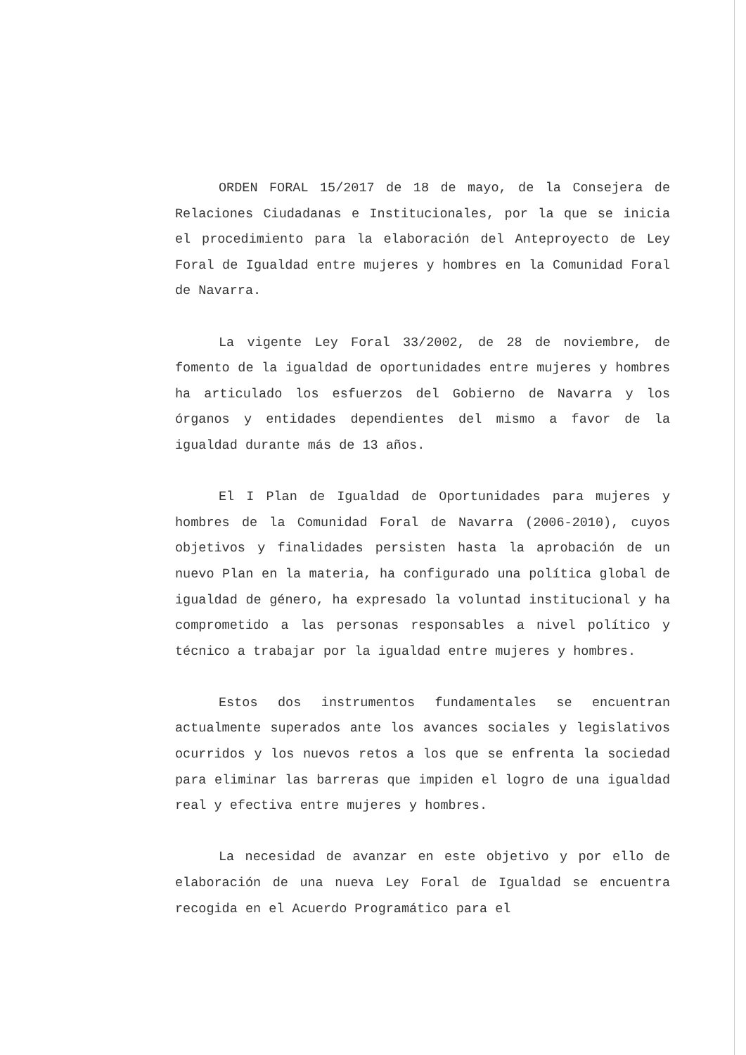ORDEN FORAL 15/2017 de 18 de mayo, de la Consejera de Relaciones Ciudadanas e Institucionales, por la que se inicia el procedimiento para la elaboración del Anteproyecto de Ley Foral de Igualdad entre mujeres y hombres en la Comunidad Foral de Navarra.
La vigente Ley Foral 33/2002, de 28 de noviembre, de fomento de la igualdad de oportunidades entre mujeres y hombres ha articulado los esfuerzos del Gobierno de Navarra y los órganos y entidades dependientes del mismo a favor de la igualdad durante más de 13 años.
El I Plan de Igualdad de Oportunidades para mujeres y hombres de la Comunidad Foral de Navarra (2006-2010), cuyos objetivos y finalidades persisten hasta la aprobación de un nuevo Plan en la materia, ha configurado una política global de igualdad de género, ha expresado la voluntad institucional y ha comprometido a las personas responsables a nivel político y técnico a trabajar por la igualdad entre mujeres y hombres.
Estos dos instrumentos fundamentales se encuentran actualmente superados ante los avances sociales y legislativos ocurridos y los nuevos retos a los que se enfrenta la sociedad para eliminar las barreras que impiden el logro de una igualdad real y efectiva entre mujeres y hombres.
La necesidad de avanzar en este objetivo y por ello de elaboración de una nueva Ley Foral de Igualdad se encuentra recogida en el Acuerdo Programático para el